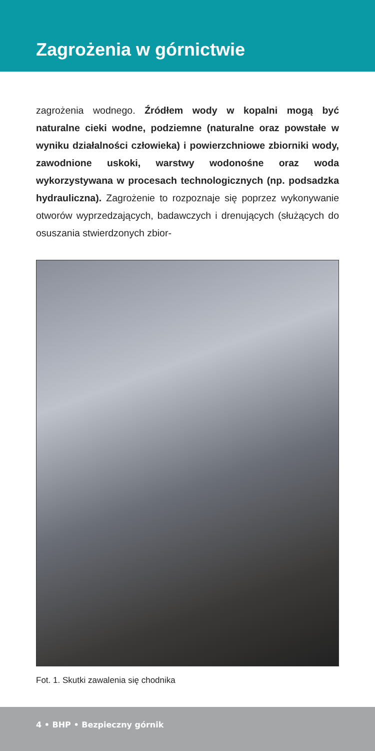Zagrożenia w górnictwie
zagrożenia wodnego. Źródłem wody w kopalni mogą być naturalne cieki wodne, podziemne (naturalne oraz powstałe w wyniku działalności człowieka) i powierzchniowe zbiorniki wody, zawodnione uskoki, warstwy wodonośne oraz woda wykorzystywana w procesach technologicznych (np. podsadzka hydrauliczna). Zagrożenie to rozpoznaje się poprzez wykonywanie otworów wyprzedzających, badawczych i drenujących (służących do osuszania stwierdzonych zbior-
Fot. 1. Skutki zawalenia się chodnika
4 • BHP • Bezpieczny górnik